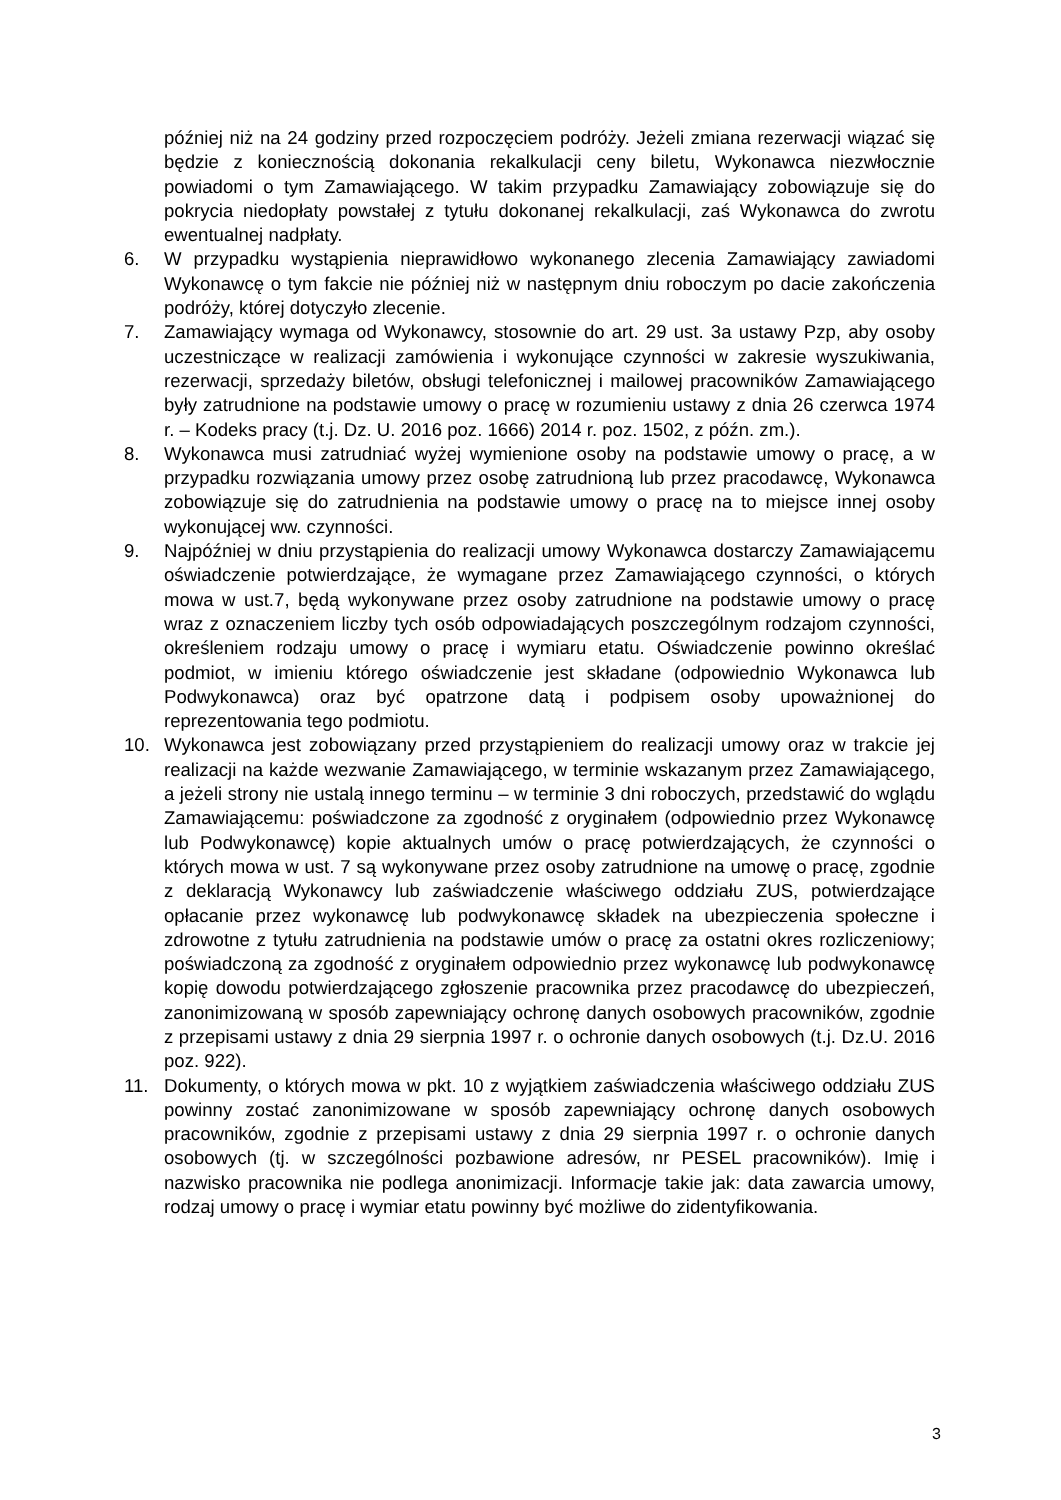później niż na 24 godziny przed rozpoczęciem podróży. Jeżeli zmiana rezerwacji wiązać się będzie z koniecznością dokonania rekalkulacji ceny biletu, Wykonawca niezwłocznie powiadomi o tym Zamawiającego. W takim przypadku Zamawiający zobowiązuje się do pokrycia niedopłaty powstałej z tytułu dokonanej rekalkulacji, zaś Wykonawca do zwrotu ewentualnej nadpłaty.
6. W przypadku wystąpienia nieprawidłowo wykonanego zlecenia Zamawiający zawiadomi Wykonawcę o tym fakcie nie później niż w następnym dniu roboczym po dacie zakończenia podróży, której dotyczyło zlecenie.
7. Zamawiający wymaga od Wykonawcy, stosownie do art. 29 ust. 3a ustawy Pzp, aby osoby uczestniczące w realizacji zamówienia i wykonujące czynności w zakresie wyszukiwania, rezerwacji, sprzedaży biletów, obsługi telefonicznej i mailowej pracowników Zamawiającego były zatrudnione na podstawie umowy o pracę w rozumieniu ustawy z dnia 26 czerwca 1974 r. – Kodeks pracy (t.j. Dz. U. 2016 poz. 1666) 2014 r. poz. 1502, z późn. zm.).
8. Wykonawca musi zatrudniać wyżej wymienione osoby na podstawie umowy o pracę, a w przypadku rozwiązania umowy przez osobę zatrudnioną lub przez pracodawcę, Wykonawca zobowiązuje się do zatrudnienia na podstawie umowy o pracę na to miejsce innej osoby wykonującej ww. czynności.
9. Najpóźniej w dniu przystąpienia do realizacji umowy Wykonawca dostarczy Zamawiającemu oświadczenie potwierdzające, że wymagane przez Zamawiającego czynności, o których mowa w ust.7, będą wykonywane przez osoby zatrudnione na podstawie umowy o pracę wraz z oznaczeniem liczby tych osób odpowiadających poszczególnym rodzajom czynności, określeniem rodzaju umowy o pracę i wymiaru etatu. Oświadczenie powinno określać podmiot, w imieniu którego oświadczenie jest składane (odpowiednio Wykonawca lub Podwykonawca) oraz być opatrzone datą i podpisem osoby upoważnionej do reprezentowania tego podmiotu.
10. Wykonawca jest zobowiązany przed przystąpieniem do realizacji umowy oraz w trakcie jej realizacji na każde wezwanie Zamawiającego, w terminie wskazanym przez Zamawiającego, a jeżeli strony nie ustalą innego terminu – w terminie 3 dni roboczych, przedstawić do wglądu Zamawiającemu: poświadczone za zgodność z oryginałem (odpowiednio przez Wykonawcę lub Podwykonawcę) kopie aktualnych umów o pracę potwierdzających, że czynności o których mowa w ust. 7 są wykonywane przez osoby zatrudnione na umowę o pracę, zgodnie z deklaracją Wykonawcy lub zaświadczenie właściwego oddziału ZUS, potwierdzające opłacanie przez wykonawcę lub podwykonawcę składek na ubezpieczenia społeczne i zdrowotne z tytułu zatrudnienia na podstawie umów o pracę za ostatni okres rozliczeniowy; poświadczoną za zgodność z oryginałem odpowiednio przez wykonawcę lub podwykonawcę kopię dowodu potwierdzającego zgłoszenie pracownika przez pracodawcę do ubezpieczeń, zanonimizowaną w sposób zapewniający ochronę danych osobowych pracowników, zgodnie z przepisami ustawy z dnia 29 sierpnia 1997 r. o ochronie danych osobowych (t.j. Dz.U. 2016 poz. 922).
11. Dokumenty, o których mowa w pkt. 10 z wyjątkiem zaświadczenia właściwego oddziału ZUS powinny zostać zanonimizowane w sposób zapewniający ochronę danych osobowych pracowników, zgodnie z przepisami ustawy z dnia 29 sierpnia 1997 r. o ochronie danych osobowych (tj. w szczególności pozbawione adresów, nr PESEL pracowników). Imię i nazwisko pracownika nie podlega anonimizacji. Informacje takie jak: data zawarcia umowy, rodzaj umowy o pracę i wymiar etatu powinny być możliwe do zidentyfikowania.
3